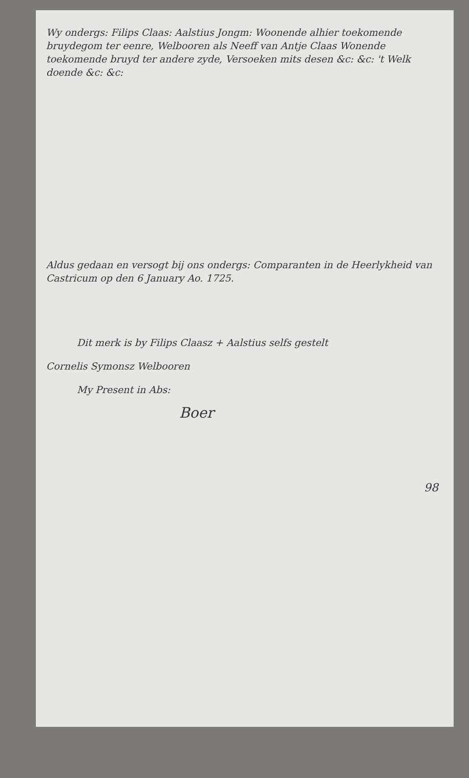Wy ondergs: Filips Claas: Aalstius Jongm: Woonende alhier toekomende bruydegom ter eenre, Welbooren als Neeff van Antje Claas Wonende toekomende bruyd ter andere zyde, Versoeken mits desen &c: &c: 't Welk doende &c: &c:
Aldus gedaan en versogt bij ons ondergs: Comparanten in de Heerlykheid van Castricum op den 6 January Ao. 1725.
Dit merk is by Filips Claasz + Aalstius selfs gestelt
Cornelis Symonsz Welbooren
My Present in Abs:
Boer
98